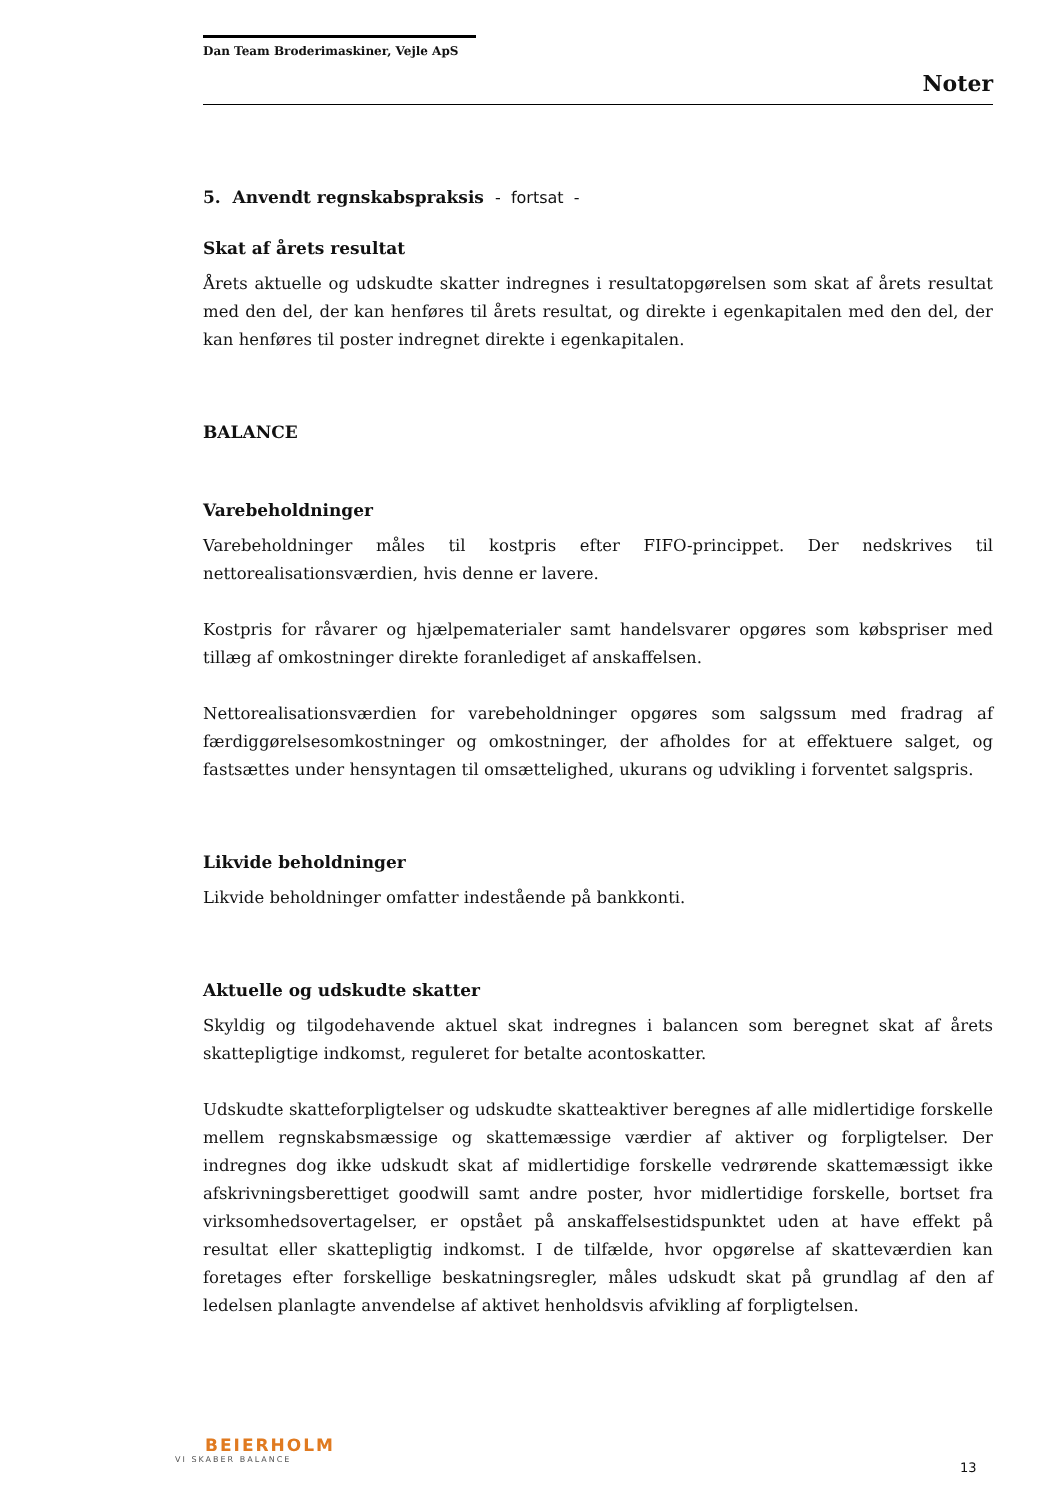Dan Team Broderimaskiner, Vejle ApS
Noter
5. Anvendt regnskabspraksis - fortsat -
Skat af årets resultat
Årets aktuelle og udskudte skatter indregnes i resultatopgørelsen som skat af årets resultat med den del, der kan henføres til årets resultat, og direkte i egenkapitalen med den del, der kan henføres til poster indregnet direkte i egenkapitalen.
BALANCE
Varebeholdninger
Varebeholdninger måles til kostpris efter FIFO-princippet. Der nedskrives til nettorealisationsværdien, hvis denne er lavere.
Kostpris for råvarer og hjælpematerialer samt handelsvarer opgøres som købspriser med tillæg af omkostninger direkte foranlediget af anskaffelsen.
Nettorealisationsværdien for varebeholdninger opgøres som salgssum med fradrag af færdiggørelsesomkostninger og omkostninger, der afholdes for at effektuere salget, og fastsættes under hensyntagen til omsættelighed, ukurans og udvikling i forventet salgspris.
Likvide beholdninger
Likvide beholdninger omfatter indestående på bankkonti.
Aktuelle og udskudte skatter
Skyldig og tilgodehavende aktuel skat indregnes i balancen som beregnet skat af årets skattepligtige indkomst, reguleret for betalte acontoskatter.
Udskudte skatteforpligtelser og udskudte skatteaktiver beregnes af alle midlertidige forskelle mellem regnskabsmæssige og skattemæssige værdier af aktiver og forpligtelser. Der indregnes dog ikke udskudt skat af midlertidige forskelle vedrørende skattemæssigt ikke afskrivningsberettiget goodwill samt andre poster, hvor midlertidige forskelle, bortset fra virksomhedsovertagelser, er opstået på anskaffelsestidspunktet uden at have effekt på resultat eller skattepligtig indkomst. I de tilfælde, hvor opgørelse af skatteværdien kan foretages efter forskellige beskatningsregler, måles udskudt skat på grundlag af den af ledelsen planlagte anvendelse af aktivet henholdsvis afvikling af forpligtelsen.
BEIERHOLM
VI SKABER BALANCE
13